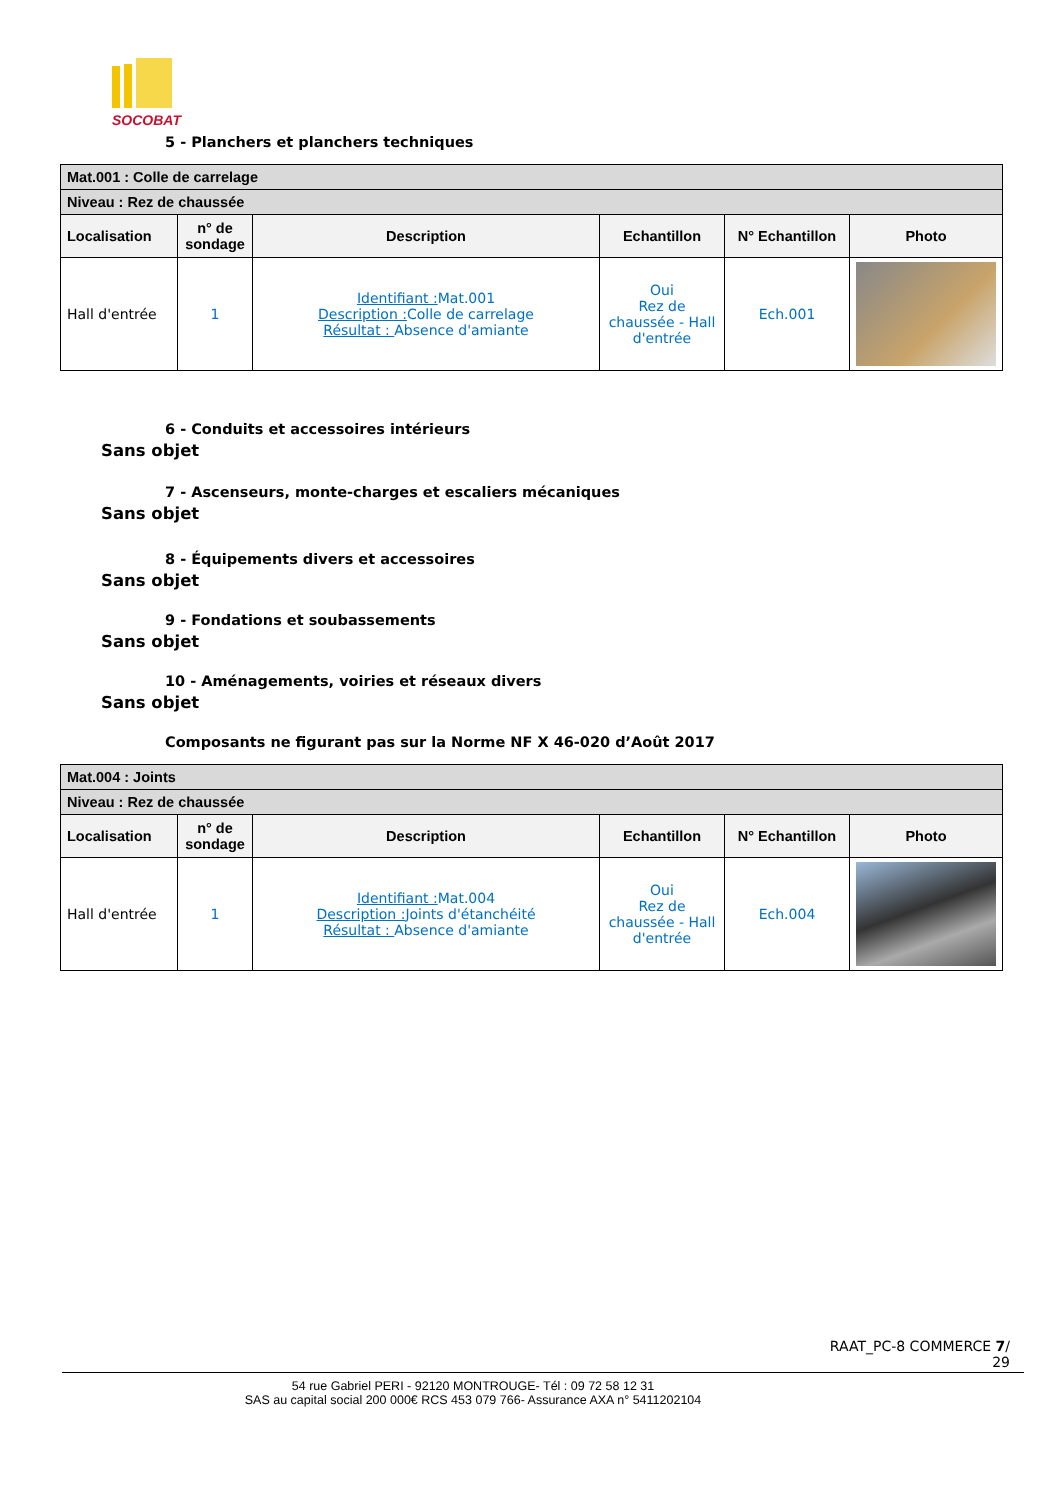SOCOBAT
5 - Planchers et planchers techniques
| Mat.001 : Colle de carrelage | | | | | |
| --- | --- | --- | --- | --- | --- |
| Niveau : Rez de chaussée | | | | | |
| Localisation | n° de sondage | Description | Echantillon | N° Echantillon | Photo |
| Hall d'entrée | 1 | Identifiant : Mat.001 Description : Colle de carrelage Résultat : Absence d'amiante | Oui Rez de chaussée - Hall d'entrée | Ech.001 | |
6 - Conduits et accessoires intérieurs
Sans objet
7 - Ascenseurs, monte-charges et escaliers mécaniques
Sans objet
8 - Équipements divers et accessoires
Sans objet
9 - Fondations et soubassements
Sans objet
10 - Aménagements, voiries et réseaux divers
Sans objet
Composants ne figurant pas sur la Norme NF X 46-020 d’Août 2017
| Mat.004 : Joints | | | | | |
| --- | --- | --- | --- | --- | --- |
| Niveau : Rez de chaussée | | | | | |
| Localisation | n° de sondage | Description | Echantillon | N° Echantillon | Photo |
| Hall d'entrée | 1 | Identifiant : Mat.004 Description : Joints d'étanchéité Résultat : Absence d'amiante | Oui Rez de chaussée - Hall d'entrée | Ech.004 | |
RAAT_PC-8 COMMERCE 7/
29
54 rue Gabriel PERI - 92120 MONTROUGE- Tél : 09 72 58 12 31
SAS au capital social 200 000€ RCS 453 079 766- Assurance AXA n° 5411202104